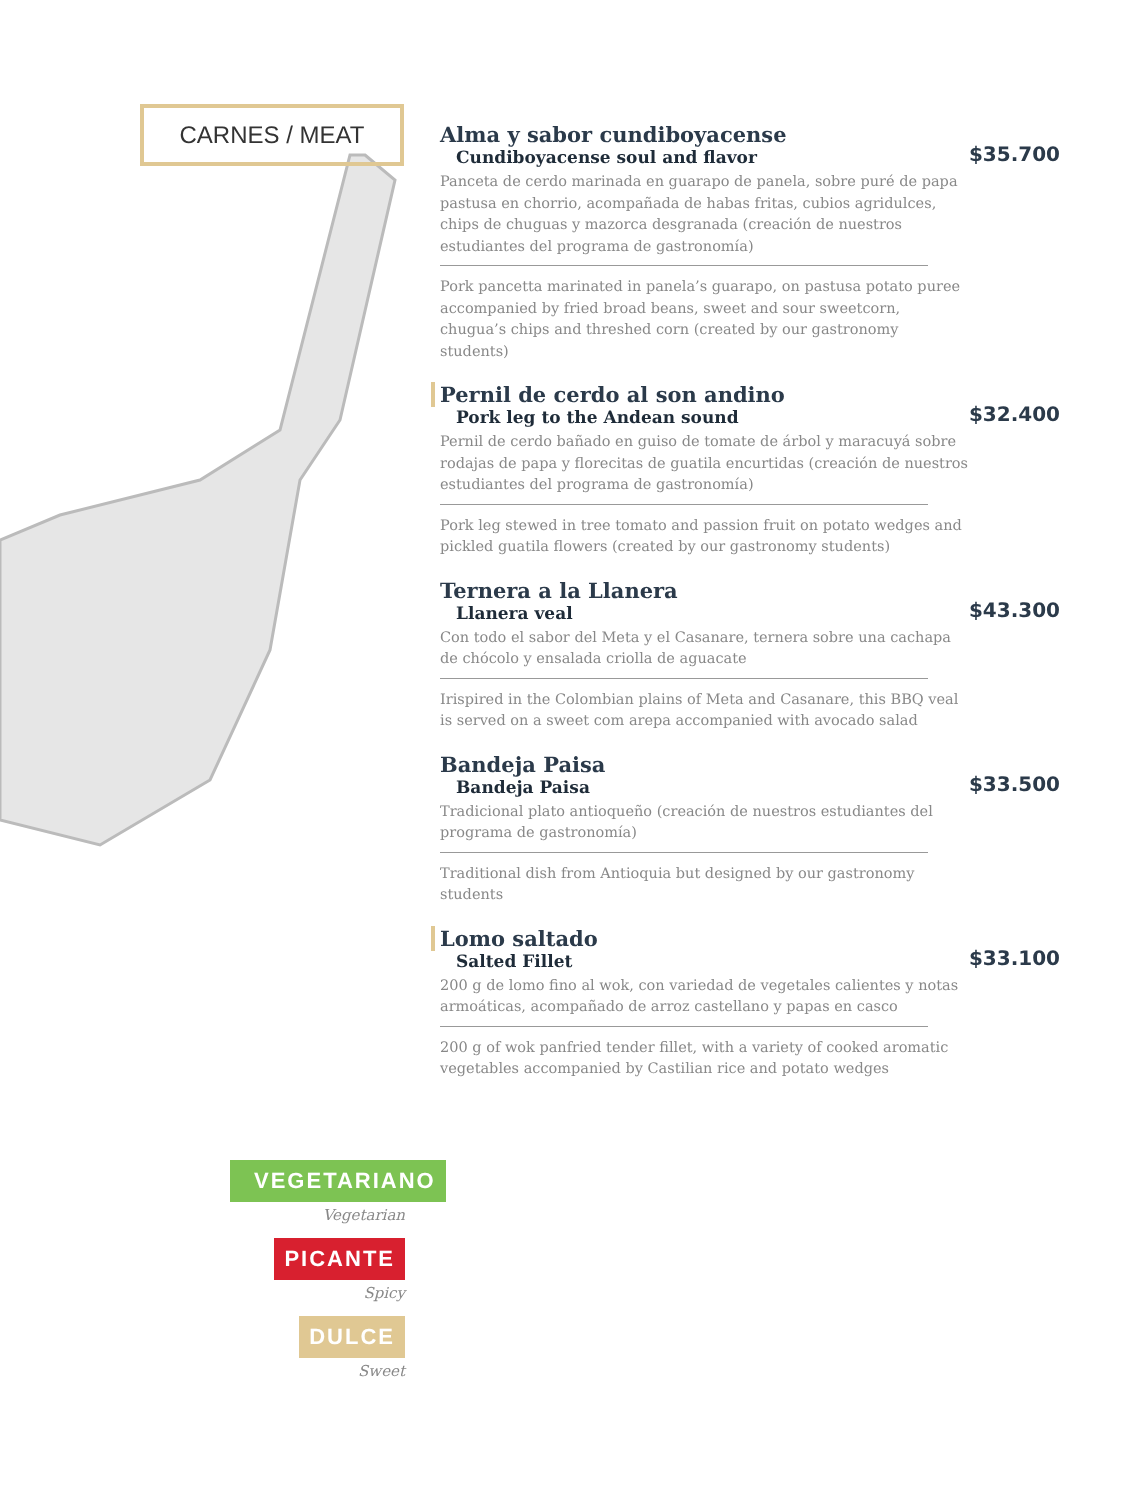CARNES / MEAT
Alma y sabor cundiboyacense
Cundiboyacense soul and flavor
$35.700
Panceta de cerdo marinada en guarapo de panela, sobre puré de papa pastusa en chorrio, acompañada de habas fritas, cubios agridulces, chips de chuguas y mazorca desgranada (creación de nuestros estudiantes del programa de gastronomía)
Pork pancetta marinated in panela’s guarapo, on pastusa potato puree accompanied by fried broad beans, sweet and sour sweetcorn, chugua’s chips and threshed corn (created by our gastronomy students)
Pernil de cerdo al son andino
Pork leg to the Andean sound
$32.400
Pernil de cerdo bañado en guiso de tomate de árbol y maracuyá sobre rodajas de papa y florecitas de guatila encurtidas (creación de nuestros estudiantes del programa de gastronomía)
Pork leg stewed in tree tomato and passion fruit on potato wedges and pickled guatila flowers (created by our gastronomy students)
Ternera a la Llanera
Llanera veal
$43.300
Con todo el sabor del Meta y el Casanare, ternera sobre una cachapa de chócolo y ensalada criolla de aguacate
Irispired in the Colombian plains of Meta and Casanare, this BBQ veal is served on a sweet com arepa accompanied with avocado salad
Bandeja Paisa
Bandeja Paisa
$33.500
Tradicional plato antioqueño (creación de nuestros estudiantes del programa de gastronomía)
Traditional dish from Antioquia but designed by our gastronomy students
Lomo saltado
Salted Fillet
$33.100
200 g de lomo fino al wok, con variedad de vegetales calientes y notas armoáticas, acompañado de arroz castellano y papas en casco
200 g of wok panfried tender fillet, with a variety of cooked aromatic vegetables accompanied by Castilian rice and potato wedges
VEGETARIANO
Vegetarian
PICANTE
Spicy
DULCE
Sweet